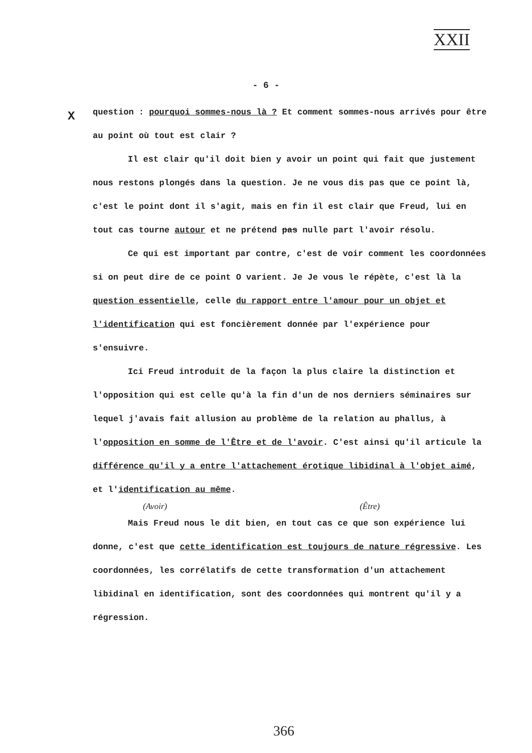XXII
- 6 -
X
question : pourquoi sommes-nous là ? Et comment sommes-nous arrivés pour être au point où tout est clair ?
Il est clair qu'il doit bien y avoir un point qui fait que justement nous restons plongés dans la question. Je ne vous dis pas que ce point là, c'est le point dont il s'agit, mais en fin il est clair que Freud, lui en tout cas tourne autour et ne prétend pas nulle part l'avoir résolu.
Ce qui est important par contre, c'est de voir comment les coordonnées si on peut dire de ce point O varient. Je Je vous le répète, c'est là la question essentielle, celle du rapport entre l'amour pour un objet et l'identification qui est foncièrement donnée par l'expérience pour s'ensuivre.
Ici Freud introduit de la façon la plus claire la distinction et l'opposition qui est celle qu'à la fin d'un de nos derniers séminaires sur lequel j'avais fait allusion au problème de la relation au phallus, à l'opposition en somme de l'Être et de l'avoir. C'est ainsi qu'il articule la différence qu'il y a entre l'attachement érotique libidinal à l'objet aimé, et l'identification au même.
(Avoir) (Être)
Mais Freud nous le dit bien, en tout cas ce que son expérience lui donne, c'est que cette identification est toujours de nature régressive. Les coordonnées, les corrélatifs de cette transformation d'un attachement libidinal en identification, sont des coordonnées qui montrent qu'il y a régression.
366